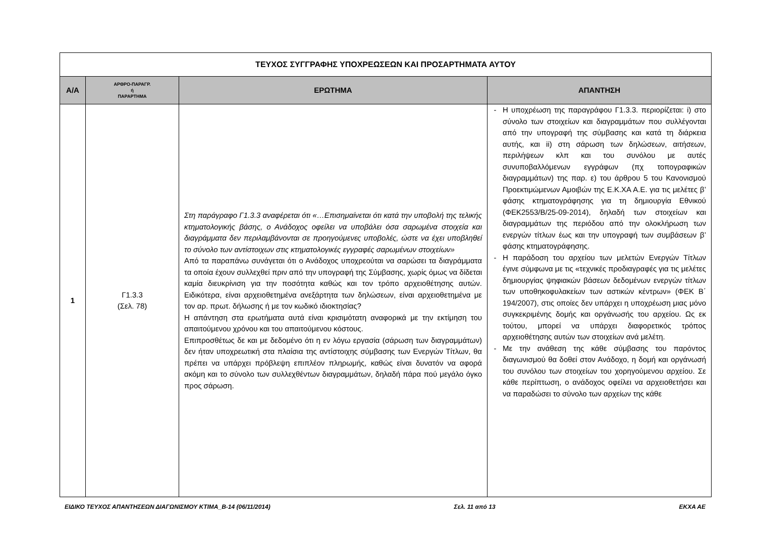| ΤΕΥΧΟΣ ΣΥΓΓΡΑΦΗΣ ΥΠΟΧΡΕΩΣΕΩΝ ΚΑΙ ΠΡΟΣΑΡΤΗΜΑΤΑ ΑΥΤΟΥ | | | |
| Α/Α | ΑΡΘΡΟ-ΠΑΡΑΓΡ. ή ΠΑΡΑΡΤΗΜΑ | ΕΡΩΤΗΜΑ | ΑΠΑΝΤΗΣΗ |
| 1 | Γ1.3.3 (Σελ. 78) | Στη παράγραφο Γ1.3.3 αναφέρεται ότι «…Επισημαίνεται ότι κατά την υποβολή της τελικής κτηματολογικής βάσης, ο Ανάδοχος οφείλει να υποβάλει όσα σαρωμένα στοιχεία και διαγράμματα δεν περιλαμβάνονται σε προηγούμενες υποβολές, ώστε να έχει υποβληθεί το σύνολο των αντίστοιχων στις κτηματολογικές εγγραφές σαρωμένων στοιχείων» Από τα παραπάνω συνάγεται ότι ο Ανάδοχος υποχρεούται να σαρώσει τα διαγράμματα τα οποία έχουν συλλεχθεί πριν από την υπογραφή της Σύμβασης, χωρίς όμως να δίδεται καμία διευκρίνιση για την ποσότητα καθώς και τον τρόπο αρχειοθέτησης αυτών. Ειδικότερα, είναι αρχειοθετημένα ανεξάρτητα των δηλώσεων, είναι αρχειοθετημένα με τον αρ. πρωτ. δήλωσης ή με τον κωδικό ιδιοκτησίας? Η απάντηση στα ερωτήματα αυτά είναι κρισιμότατη αναφορικά με την εκτίμηση του απαιτούμενου χρόνου και του απαιτούμενου κόστους. Επιπροσθέτως δε και με δεδομένο ότι η εν λόγω εργασία (σάρωση των διαγραμμάτων) δεν ήταν υποχρεωτική στα πλαίσια της αντίστοιχης σύμβασης των Ενεργών Τίτλων, θα πρέπει να υπάρχει πρόβλεψη επιπλέον πληρωμής, καθώς είναι δυνατόν να αφορά ακόμη και το σύνολο των συλλεχθέντων διαγραμμάτων, δηλαδή πάρα πού μεγάλο όγκο προς σάρωση. | Η υποχρέωση της παραγράφου Γ1.3.3. περιορίζεται: i) στο σύνολο των στοιχείων και διαγραμμάτων που συλλέγονται από την υπογραφή της σύμβασης και κατά τη διάρκεια αυτής, και ii) στη σάρωση των δηλώσεων, αιτήσεων, περιλήψεων κλπ και του συνόλου με αυτές συνυποβαλλόμενων εγγράφων (πχ τοπογραφικών διαγραμμάτων) της παρ. ε) του άρθρου 5 του Κανονισμού Προεκτιμώμενων Αμοιβών της Ε.Κ.ΧΑ Α.Ε. για τις μελέτες β’ φάσης κτηματογράφησης για τη δημιουργία Εθνικού (ΦΕΚ2553/Β/25-09-2014), δηλαδή των στοιχείων και διαγραμμάτων της περιόδου από την ολοκλήρωση των ενεργών τίτλων έως και την υπογραφή των συμβάσεων β’ φάσης κτηματογράφησης. Η παράδοση του αρχείου των μελετών Ενεργών Τίτλων έγινε σύμφωνα με τις «τεχνικές προδιαγραφές για τις μελέτες δημιουργίας ψηφιακών βάσεων δεδομένων ενεργών τίτλων των υποθηκοφυλακείων των αστικών κέντρων» (ΦΕΚ Β΄ 194/2007), στις οποίες δεν υπάρχει η υποχρέωση μιας μόνο συγκεκριμένης δομής και οργάνωσής του αρχείου. Ως εκ τούτου, μπορεί να υπάρχει διαφορετικός τρόπος αρχειοθέτησης αυτών των στοιχείων ανά μελέτη. Με την ανάθεση της κάθε σύμβασης του παρόντος διαγωνισμού θα δοθεί στον Ανάδοχο, η δομή και οργάνωσή του συνόλου των στοιχείων του χορηγούμενου αρχείου. Σε κάθε περίπτωση, ο ανάδοχος οφείλει να αρχειοθετήσει και να παραδώσει το σύνολο των αρχείων της κάθε |
ΕΙΔΙΚΟ ΤΕΥΧΟΣ ΑΠΑΝΤΗΣΕΩΝ ΔΙΑΓΩΝΙΣΜΟΥ ΚΤΙΜΑ_Β-14 (06/11/2014) Σελ. 11 από 13 ΕΚΧΑ ΑΕ